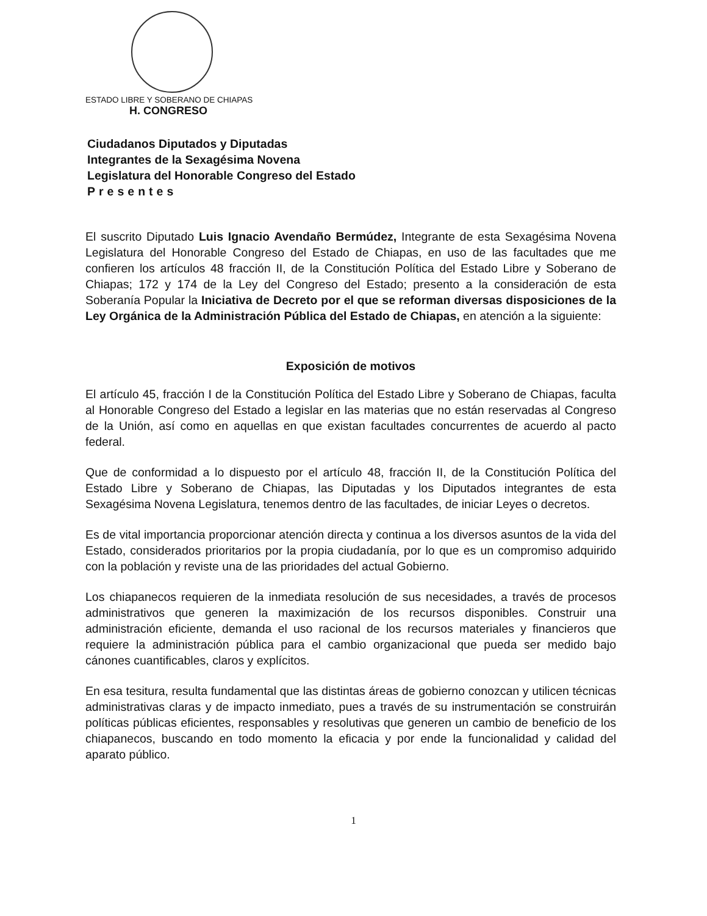ESTADO LIBRE Y SOBERANO DE CHIAPAS
H. CONGRESO
Ciudadanos Diputados y Diputadas
Integrantes de la Sexagésima Novena
Legislatura del Honorable Congreso del Estado
Presentes
El suscrito Diputado Luis Ignacio Avendaño Bermúdez, Integrante de esta Sexagésima Novena Legislatura del Honorable Congreso del Estado de Chiapas, en uso de las facultades que me confieren los artículos 48 fracción II, de la Constitución Política del Estado Libre y Soberano de Chiapas; 172 y 174 de la Ley del Congreso del Estado; presento a la consideración de esta Soberanía Popular la Iniciativa de Decreto por el que se reforman diversas disposiciones de la Ley Orgánica de la Administración Pública del Estado de Chiapas, en atención a la siguiente:
Exposición de motivos
El artículo 45, fracción I de la Constitución Política del Estado Libre y Soberano de Chiapas, faculta al Honorable Congreso del Estado a legislar en las materias que no están reservadas al Congreso de la Unión, así como en aquellas en que existan facultades concurrentes de acuerdo al pacto federal.
Que de conformidad a lo dispuesto por el artículo 48, fracción II, de la Constitución Política del Estado Libre y Soberano de Chiapas, las Diputadas y los Diputados integrantes de esta Sexagésima Novena Legislatura, tenemos dentro de las facultades, de iniciar Leyes o decretos.
Es de vital importancia proporcionar atención directa y continua a los diversos asuntos de la vida del Estado, considerados prioritarios por la propia ciudadanía, por lo que es un compromiso adquirido con la población y reviste una de las prioridades del actual Gobierno.
Los chiapanecos requieren de la inmediata resolución de sus necesidades, a través de procesos administrativos que generen la maximización de los recursos disponibles. Construir una administración eficiente, demanda el uso racional de los recursos materiales y financieros que requiere la administración pública para el cambio organizacional que pueda ser medido bajo cánones cuantificables, claros y explícitos.
En esa tesitura, resulta fundamental que las distintas áreas de gobierno conozcan y utilicen técnicas administrativas claras y de impacto inmediato, pues a través de su instrumentación se construirán políticas públicas eficientes, responsables y resolutivas que generen un cambio de beneficio de los chiapanecos, buscando en todo momento la eficacia y por ende la funcionalidad y calidad del aparato público.
1